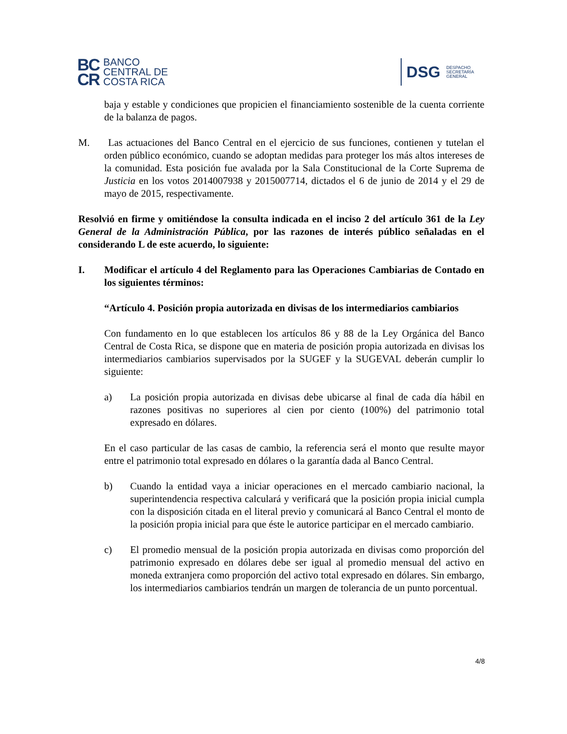BC
CR
BANCO
CENTRAL DE
COSTA RICA
DSG
DESPACHO
SECRETARÍA
GENERAL
baja y estable y condiciones que propicien el financiamiento sostenible de la cuenta corriente de la balanza de pagos.
M. Las actuaciones del Banco Central en el ejercicio de sus funciones, contienen y tutelan el orden público económico, cuando se adoptan medidas para proteger los más altos intereses de la comunidad. Esta posición fue avalada por la Sala Constitucional de la Corte Suprema de Justicia en los votos 2014007938 y 2015007714, dictados el 6 de junio de 2014 y el 29 de mayo de 2015, respectivamente.
Resolvió en firme y omitiéndose la consulta indicada en el inciso 2 del artículo 361 de la Ley General de la Administración Pública, por las razones de interés público señaladas en el considerando L de este acuerdo, lo siguiente:
I. Modificar el artículo 4 del Reglamento para las Operaciones Cambiarias de Contado en los siguientes términos:
“Artículo 4. Posición propia autorizada en divisas de los intermediarios cambiarios
Con fundamento en lo que establecen los artículos 86 y 88 de la Ley Orgánica del Banco Central de Costa Rica, se dispone que en materia de posición propia autorizada en divisas los intermediarios cambiarios supervisados por la SUGEF y la SUGEVAL deberán cumplir lo siguiente:
a) La posición propia autorizada en divisas debe ubicarse al final de cada día hábil en razones positivas no superiores al cien por ciento (100%) del patrimonio total expresado en dólares.
En el caso particular de las casas de cambio, la referencia será el monto que resulte mayor entre el patrimonio total expresado en dólares o la garantía dada al Banco Central.
b) Cuando la entidad vaya a iniciar operaciones en el mercado cambiario nacional, la superintendencia respectiva calculará y verificará que la posición propia inicial cumpla con la disposición citada en el literal previo y comunicará al Banco Central el monto de la posición propia inicial para que éste le autorice participar en el mercado cambiario.
c) El promedio mensual de la posición propia autorizada en divisas como proporción del patrimonio expresado en dólares debe ser igual al promedio mensual del activo en moneda extranjera como proporción del activo total expresado en dólares. Sin embargo, los intermediarios cambiarios tendrán un margen de tolerancia de un punto porcentual.
4/8